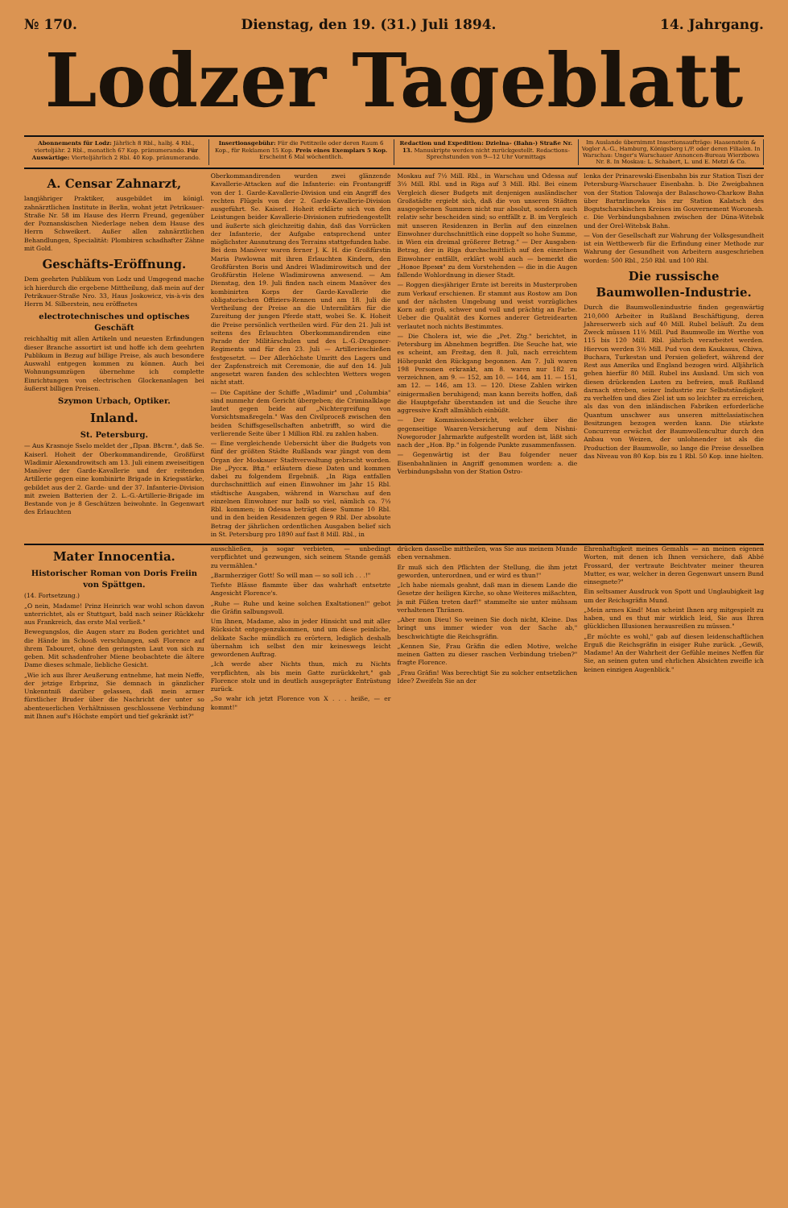№ 170. Dienstag, den 19. (31.) Juli 1894. 14. Jahrgang.
Lodzer Tageblatt
Abonnements für Lodz: Jährlich 8 Rbl., halbj. 4 Rbl., vierteljähr. 2 Rbl., monatlich 67 Kop. pränumerando. Für Auswärtige: Vierteljährlich 2 Rbl. 40 Kop. pränumerando.
Insertionsgebühr: Für die Petitzeile oder deren Raum 6 Kop., für Reklamen 15 Kop. Preis eines Exemplars 5 Kop. Erscheint 6 Mal wöchentlich.
Redaction und Expedition: Dzielna- (Bahn-) Straße Nr. 13. Manuskripte werden nicht zurückgestellt. Redactions-Sprechstunden von 9—12 Uhr Vormittags
Im Auslande übernimmt Insertionsaufträge: Haasenstein & Vogler A.-G., Hamburg, Königsberg i./P. oder deren Filialen. In Warschau: Unger's Warschauer Annoncen-Bureau Wierzbowa Nr. 8. In Moskau: L. Schabert, L. und E. Metzl & Co.
A. Censar Zahnarzt,
langjähriger Praktiker, ausgebildet im königl. zahnärztlichen Institute in Berlin, wohnt jetzt Petrikauer-Straße Nr. 58 im Hause des Herrn Freund, gegenüber der Poznanskischen Niederlage neben dem Hause des Herrn Schweikert. Außer allen zahnärztlichen Behandlungen, Specialität: Plombiren schadhafter Zähne mit Gold.
Geschäfts-Eröffnung.
Dem geehrten Publikum von Lodz und Umgegend mache ich hierdurch die ergebene Mittheilung, daß mein auf der Petrikauer-Straße Nro. 33, Haus Joskowicz, vis-à-vis des Herrn M. Silberstein, neu eröffnetes
electrotechnisches und optisches Geschäft
reichhaltig mit allen Artikeln und neuesten Erfindungen dieser Branche assortirt ist und hoffe ich dem geehrten Publikum in Bezug auf billige Preise, als auch besondere Auswahl entgegen kommen zu können. Auch bei Wohnungsumzügen übernehme ich complette Einrichtungen von electrischen Glockenanlagen bei äußerst billigen Preisen.
Szymon Urbach, Optiker.
Inland.
St. Petersburg.
— Aus Krasnoje Sselo meldet der „Прав. Вѣстн.", daß Se. Kaiserl. Hoheit der Oberkommandirende, Großfürst Wladimir Alexandrowitsch am 13. Juli einem zweiseitigen Manöver der Garde-Kavallerie und der reitenden Artillerie gegen eine kombinirte Brigade in Kriegsstärke, gebildet aus der 2. Garde- und der 37. Infanterie-Division mit zweien Batterien der 2. L.-G.-Artillerie-Brigade im Bestande von je 8 Geschützen beiwohnte. In Gegenwart des Erlauchten
Oberkommandirenden wurden zwei glänzende Kavallerie-Attacken auf die Infanterie: ein Frontangriff von der 1. Garde-Kavallerie-Division und ein Angriff des rechten Flügels von der 2. Garde-Kavallerie-Division ausgeführt. Se. Kaiserl. Hoheit erklärte sich von den Leistungen beider Kavallerie-Divisionen zufriedengestellt und äußerte sich gleichzeitig dahin, daß das Vorrücken der Infanterie, der Aufgabe entsprechend unter möglichster Ausnutzung des Terrains stattgefunden habe. Bei dem Manöver waren ferner J. K. H. die Großfürstin Maria Pawlowna mit ihren Erlauchten Kindern, den Großfürsten Boris und Andrei Wladimirowitsch und der Großfürstin Helene Wladimirowna anwesend. — Am Dienstag, den 19. Juli finden nach einem Manöver des kombinirten Korps der Garde-Kavallerie die obligatorischen Offiziers-Rennen und am 18. Juli die Vertheilung der Preise an die Unternilitärs für die Zureitung der jungen Pferde statt, wobei Se. K. Hoheit die Preise persönlich vertheilen wird. Für den 21. Juli ist seitens des Erlauchten Oberkommandirenden eine Parade der Militärschulen und des L.-G.-Dragoner-Regiments und für den 23. Juli — Artillerieschießen festgesetzt. — Der Allerhöchste Umritt des Lagers und der Zapfenstreich mit Ceremonie, die auf den 14. Juli angesetzt waren fanden des schlechten Wetters wegen nicht statt.
— Die Capitäne der Schiffe „Wladimir" und „Columbia" sind nunmehr dem Gericht übergeben; die Criminalklage lautet gegen beide auf „Nichtergreifung von Vorsichtsmaßregeln." Was den Civilproceß zwischen den beiden Schiffsgesellschaften anbetrifft, so wird die verlierende Seite über 1 Million Rbl. zu zahlen haben.
— Eine vergleichende Uebersicht über die Budgets von fünf der größten Städte Rußlands war jüngst von dem Organ der Moskauer Stadtverwaltung gebracht worden. Die „Русск. Вѣд." erläutern diese Daten und kommen dabei zu folgendem Ergebniß. „In Riga entfallen durchschnittlich auf einen Einwohner im Jahr 15 Rbl. städtische Ausgaben, während in Warschau auf den einzelnen Einwohner nur halb so viel, nämlich ca. 7½ Rbl. kommen; in Odessa beträgt diese Summe 10 Rbl. und in den beiden Residenzen gegen 9 Rbl. Der absolute Betrag der jährlichen ordentlichen Ausgaben belief sich in St. Petersburg pro 1890 auf fast 8 Mill. Rbl., in
Moskau auf 7½ Mill. Rbl., in Warschau und Odessa auf 3½ Mill. Rbl. und in Riga auf 3 Mill. Rbl. Bei einem Vergleich dieser Budgets mit denjenigen ausländischer Großstädte ergiebt sich, daß die von unseren Städten ausgegebenen Summen nicht nur absolut, sondern auch relativ sehr bescheiden sind; so entfällt z. B. im Vergleich mit unseren Residenzen in Berlin auf den einzelnen Einwohner durchschnittlich eine doppelt so hohe Summe, in Wien ein dreimal größerer Betrag." — Der Ausgaben-Betrag, der in Riga durchschnittlich auf den einzelnen Einwohner entfällt, erklärt wohl auch — bemerkt die „Новое Время" zu dem Vorstehenden — die in die Augen fallende Wohlordnung in dieser Stadt.
— Roggen diesjähriger Ernte ist bereits in Musterproben zum Verkauf erschienen. Er stammt aus Rostow am Don und der nächsten Umgebung und weist vorzügliches Korn auf: groß, schwer und voll und prächtig an Farbe. Ueber die Qualität des Kornes anderer Getreidearten verlautet noch nichts Bestimmtes.
— Die Cholera ist, wie die „Pet. Ztg." berichtet, in Petersburg im Abnehmen begriffen. Die Seuche hat, wie es scheint, am Freitag, den 8. Juli, nach erreichtem Höhepunkt den Rückgang begonnen. Am 7. Juli waren 198 Personen erkrankt, am 8. waren nur 182 zu verzeichnen, am 9. — 152, am 10. — 144, am 11. — 151, am 12. — 146, am 13. — 120. Diese Zahlen wirken einigermaßen beruhigend; man kann bereits hoffen, daß die Hauptgefahr überstanden ist und die Seuche ihre aggressive Kraft allmählich einbüßt.
— Der Kommissionsbericht, welcher über die gegenseitige Waaren-Versicherung auf dem Nishni-Nowgoroder Jahrmarkte aufgestellt worden ist, läßt sich nach der „Нов. Вр." in folgende Punkte zusammenfassen.
— Gegenwärtig ist der Bau folgender neuer Eisenbahnlinien in Angriff genommen worden: a. die Verbindungsbahn von der Station Ostro-
lenka der Prinarewski-Eisenbahn bis zur Station Tiszi der Petersburg-Warschauer Eisenbahn. b. Die Zweigbahnen von der Station Talowaja der Balaschowo-Charkow Bahn über Bartnrlinowka bis zur Station Kalatsch des Bogutscharskischen Kreises im Gouvernement Woronesh. c. Die Verbindungsbahnen zwischen der Düna-Witebsk und der Orel-Witebsk Bahn.
— Von der Gesellschaft zur Wahrung der Volksgesundheit ist ein Wettbewerb für die Erfindung einer Methode zur Wahrung der Gesundheit von Arbeitern ausgeschrieben worden: 500 Rbl., 250 Rbl. und 100 Rbl.
Die russische Baumwollen-Industrie.
Durch die Baumwollenindustrie finden gegenwärtig 210,000 Arbeiter in Rußland Beschäftigung, deren Jahreserwerb sich auf 40 Mill. Rubel beläuft. Zu dem Zweck müssen 11½ Mill. Pud Baumwolle im Werthe von 115 bis 120 Mill. Rbl. jährlich verarbeitet werden. Hiervon werden 3½ Mill. Pud von dem Kaukasus, Chiwa, Buchara, Turkestan und Persien geliefert, während der Rest aus Amerika und England bezogen wird. Alljährlich gehen hierfür 80 Mill. Rubel ins Ausland. Um sich von diesen drückenden Lasten zu befreien, muß Rußland darnach streben, seiner Industrie zur Selbstständigkeit zu verhelfen und dies Ziel ist um so leichter zu erreichen, als das von den inländischen Fabriken erforderliche Quantum unschwer aus unseren mittelasiatischen Besitzungen bezogen werden kann. Die stärkste Concurrenz erwächst der Baumwollencultur durch den Anbau von Weizen, der unlohnender ist als die Production der Baumwolle, so lange die Preise desselben das Niveau von 80 Kop. bis zu 1 Rbl. 50 Kop. inne hielten.
Mater Innocentia.
Historischer Roman von Doris Freiin von Spättgen.
(14. Fortsetzung.)
„O nein, Madame! Prinz Heinrich war wohl schon davon unterrichtet, als er Stuttgart, bald nach seiner Rückkehr aus Frankreich, das erste Mal verließ."
Bewegungslos, die Augen starr zu Boden gerichtet und die Hände im Schooß verschlungen, saß Florence auf ihrem Tabouret, ohne den geringsten Laut von sich zu geben. Mit schadenfroher Miene beobachtete die ältere Dame dieses schmale, liebliche Gesicht.
„Wie ich aus Ihrer Aeußerung entnehme, hat mein Neffe, der jetzige Erbprinz, Sie demnach in gänzlicher Unkenntniß darüber gelassen, daß mein armer fürstlicher Bruder über die Nachricht der unter so abenteuerlichen Verhältnissen geschlossene Verbindung mit Ihnen auf's Höchste empört und tief gekränkt ist?"
ausschließen, ja sogar verbieten, — unbedingt verpflichtet und gezwungen, sich seinem Stande gemäß zu vermählen."
„Barmherziger Gott! So will man — so soll ich . . .!"
Tiefste Blässe flammte über das wahrhaft entsetzte Angesicht Florence's.
„Ruhe — Ruhe und keine solchen Exaltationen!" gebot die Gräfin salbungsvoll.
Um Ihnen, Madame, also in jeder Hinsicht und mit aller Rücksicht entgegenzukommen, und um diese peinliche, delikate Sache mündlich zu erörtern, lediglich deshalb übernahm ich selbst den mir keineswegs leicht gewordenen Auftrag.
„Ich werde aber Nichts thun, mich zu Nichts verpflichten, als bis mein Gatte zurückkehrt," gab Florence stolz und in deutlich ausgeprägter Entrüstung zurück.
„So wahr ich jetzt Florence von X . . . heiße, — er kommt!"
drücken dasselbe mittheilen, was Sie aus meinem Munde eben vernahmen.
Er muß sich den Pflichten der Stellung, die ihm jetzt geworden, unterordnen, und er wird es thun!"
„Ich habe niemals geahnt, daß man in diesem Lande die Gesetze der heiligen Kirche, so ohne Weiteres mißachten, ja mit Füßen treten darf!" stammelte sie unter mühsam verhaltenen Thränen.
„Aber mon Dieu! So weinen Sie doch nicht, Kleine. Das bringt uns immer wieder von der Sache ab," beschwichtigte die Reichsgräfin.
„Kennen Sie, Frau Gräfin die edlen Motive, welche meinen Gatten zu dieser raschen Verbindung trieben?" fragte Florence.
„Frau Gräfin! Was berechtigt Sie zu solcher entsetzlichen Idee? Zweifeln Sie an der
Ehrenhaftigkeit meines Gemahls — an meinen eigenen Worten, mit denen ich Ihnen versichere, daß Abbé Frossard, der vertraute Beichtvater meiner theuren Mutter, es war, welcher in deren Gegenwart unsern Bund einsegnete?"
Ein seltsamer Ausdruck von Spott und Unglaubigkeit lag um der Reichsgräfin Mund.
„Mein armes Kind! Man scheint Ihnen arg mitgespielt zu haben, und es thut mir wirklich leid, Sie aus Ihren glücklichen Illusionen herausreißen zu müssen."
„Er möchte es wohl," gab auf diesen leidenschaftlichen Erguß die Reichsgräfin in eisiger Ruhe zurück. „Gewiß, Madame! An der Wahrheit der Gefühle meines Neffen für Sie, an seinen guten und ehrlichen Absichten zweifle ich keinen einzigen Augenblick."